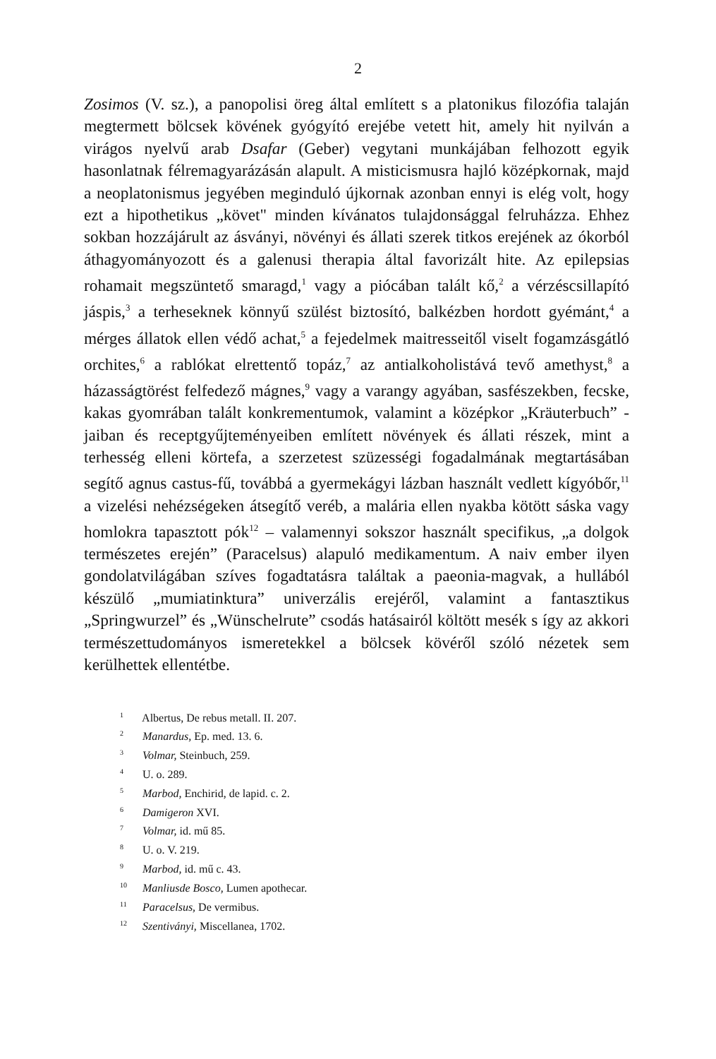2
Zosimos (V. sz.), a panopolisi öreg által említett s a platonikus filozófia talaján megtermett bölcsek kövének gyógyító erejébe vetett hit, amely hit nyilván a virágos nyelvű arab Dsafar (Geber) vegytani munkájában felhozott egyik hasonlatnak félremagyarázásán alapult. A misticismusra hajló középkornak, majd a neoplatonismus jegyében meginduló újkornak azonban ennyi is elég volt, hogy ezt a hipothetikus „követ" minden kívánatos tulajdonsággal felruházza. Ehhez sokban hozzájárult az ásványi, növényi és állati szerek titkos erejének az ókorból áthagyományozott és a galenusi therapia által favorizált hite. Az epilepsias rohamait megszüntető smaragd,<sup>1</sup> vagy a piócában talált kő,<sup>2</sup> a vérzéscsillapító jáspis,<sup>3</sup> a terhesek­nek könnyű szülést biztosító, balkézben hordott gyémánt,<sup>4</sup> a mérges állatok ellen védő achat,<sup>5</sup> a fejedelmek maitresseitől viselt fogamzás­gátló orchites,<sup>6</sup> a rablókat elrettentő topáz,<sup>7</sup> az antialkoholistává tevő amethyst,<sup>8</sup> a házasságtörést felfedező mágnes,<sup>9</sup> vagy a varangy agyában, sasfészekben, fecske, kakas gyomrában talált konkremen­tumok, valamint a középkor „Kräuterbuch” -jaiban és receptgyűjte­ményeiben említett növények és állati részek, mint a terhesség elleni körtefa, a szerzetest szüzességi fogadalmának megtartásában segítő agnus castus-fű, továbbá a gyermekágyi lázban használt vedlett kígyóbőr,<sup>11</sup> a vizelési nehézségeken átsegítő veréb, a malária ellen nyakba kötött sáska vagy homlokra tapasztott pók<sup>12</sup> – vala­mennyi sokszor használt specifikus, „a dolgok természetes erején” (Paracelsus) alapuló medikamentum. A naiv ember ilyen gondolat­világában szíves fogadtatásra találtak a paeonia-magvak, a hullá­ból készülő „mumiatinktura” univerzális erejéről, valamint a fan­tasztikus „Springwurzel” és „Wünschelrute” csodás hatásairól költött mesék s így az akkori természettudományos ismeretekkel a bölcsek kövéről szóló nézetek sem kerülhettek ellentétbe.
<sup>1</sup> Albertus, De rebus metall. II. 207.
<sup>2</sup> Manardus, Ep. med. 13. 6.
<sup>3</sup> Volmar, Steinbuch, 259.
<sup>4</sup> U. o. 289.
<sup>5</sup> Marbod, Enchirid, de lapid. c. 2.
<sup>6</sup> Damigeron XVI.
<sup>7</sup> Volmar, id. mű 85.
<sup>8</sup> U. o. V. 219.
<sup>9</sup> Marbod, id. mű c. 43.
<sup>10</sup> Manliusde Bosco, Lumen apothecar.
<sup>11</sup> Paracelsus, De vermibus.
<sup>12</sup> Szentiványi, Miscellanea, 1702.